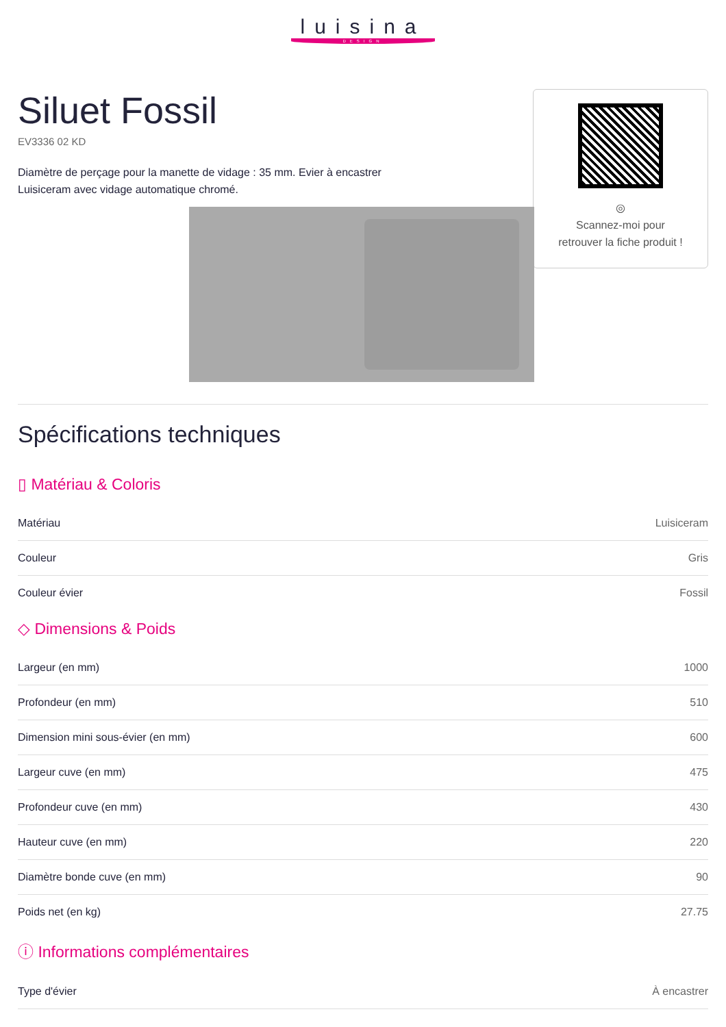luisina
DESIGN
Siluet Fossil
EV3336 02 KD
Diamètre de perçage pour la manette de vidage : 35 mm. Evier à encastrer Luisiceram avec vidage automatique chromé.
◎
Scannez-moi pour
retrouver la fiche produit !
Spécifications techniques
▯ Matériau & Coloris
| Matériau | Luisiceram |
| Couleur | Gris |
| Couleur évier | Fossil |
◇ Dimensions & Poids
| Largeur (en mm) | 1000 |
| Profondeur (en mm) | 510 |
| Dimension mini sous-évier (en mm) | 600 |
| Largeur cuve (en mm) | 475 |
| Profondeur cuve (en mm) | 430 |
| Hauteur cuve (en mm) | 220 |
| Diamètre bonde cuve (en mm) | 90 |
| Poids net (en kg) | 27.75 |
ⓘ Informations complémentaires
| Type d'évier | À encastrer |